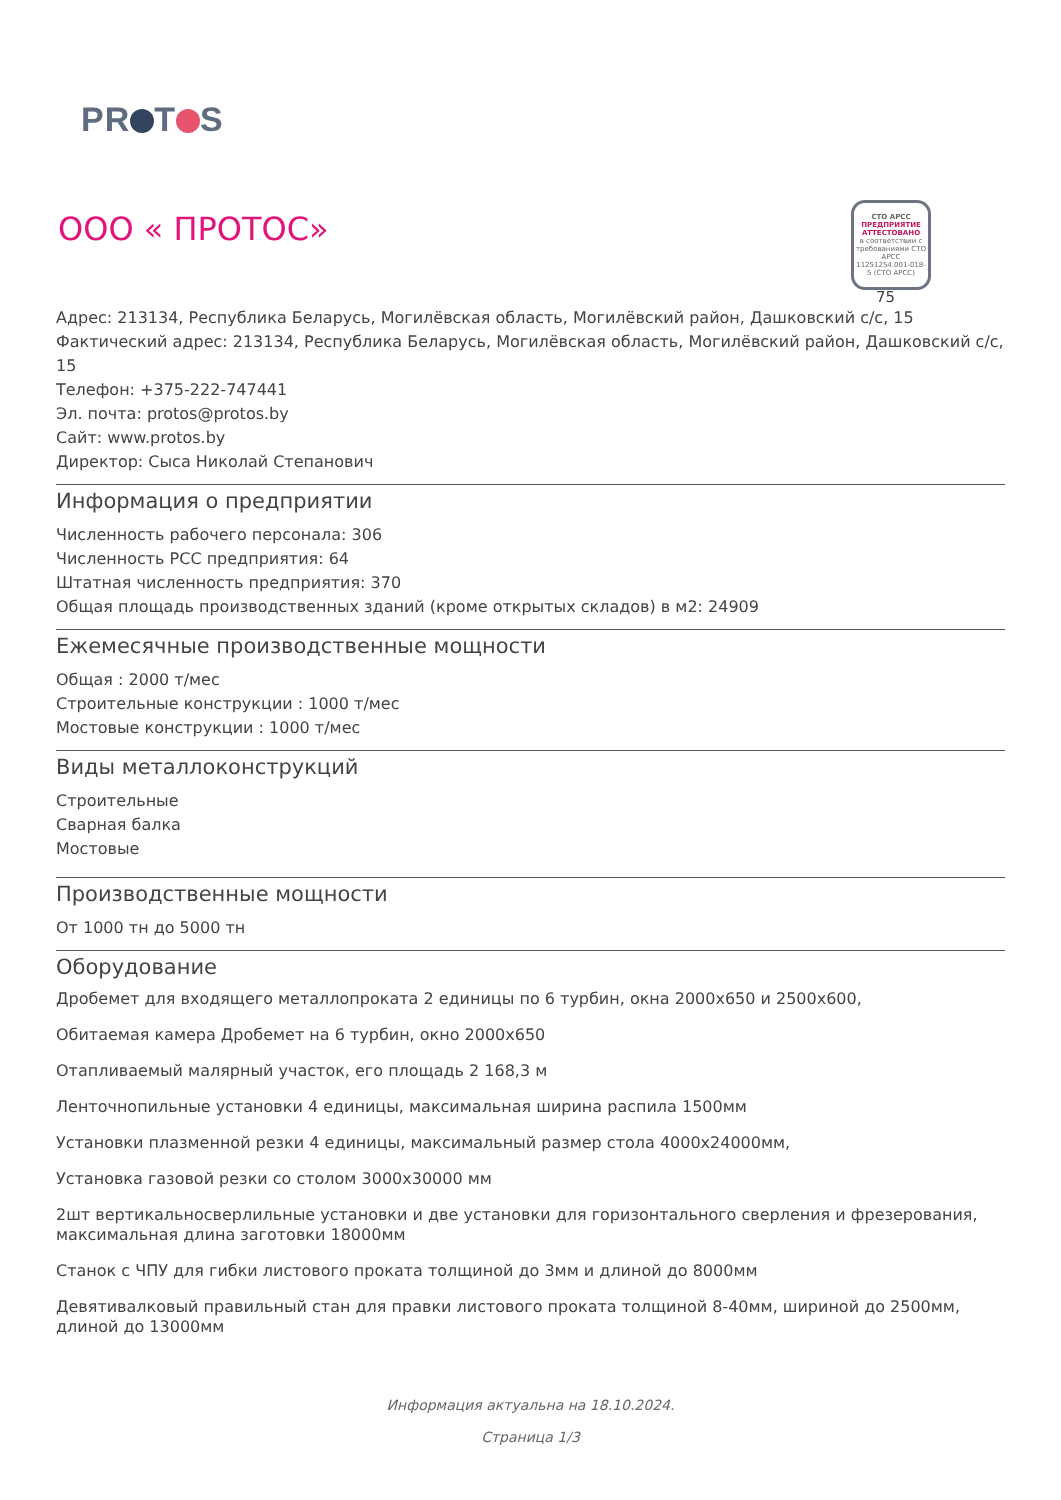PR T S
ООО « ПРОТОС»
СТО АРСС
ПРЕДПРИЯТИЕ АТТЕСТОВАНО
в соответствии с требованиями СТО АРСС 11251254.001-018-5 (СТО АРСС)
75
Адрес: 213134, Республика Беларусь, Могилёвская область, Могилёвский район, Дашковский с/с, 15
Фактический адрес: 213134, Республика Беларусь, Могилёвская область, Могилёвский район, Дашковский с/с, 15
Телефон: +375-222-747441
Эл. почта: protos@protos.by
Сайт: www.protos.by
Директор: Сыса Николай Степанович
Информация о предприятии
Численность рабочего персонала: 306
Численность РСС предприятия: 64
Штатная численность предприятия: 370
Общая площадь производственных зданий (кроме открытых складов) в м2: 24909
Ежемесячные производственные мощности
Общая : 2000 т/мес
Строительные конструкции : 1000 т/мес
Мостовые конструкции : 1000 т/мес
Виды металлоконструкций
Строительные
Сварная балка
Мостовые
Производственные мощности
От 1000 тн до 5000 тн
Оборудование
Дробемет для входящего металлопроката 2 единицы по 6 турбин, окна 2000х650 и 2500х600,
Обитаемая камера Дробемет на 6 турбин, окно 2000х650
Отапливаемый малярный участок, его площадь 2 168,3 м
Ленточнопильные установки 4 единицы, максимальная ширина распила 1500мм
Установки плазменной резки 4 единицы, максимальный размер стола 4000х24000мм,
Установка газовой резки со столом 3000х30000 мм
2шт вертикальносверлильные установки и две установки для горизонтального сверления и фрезерования, максимальная длина заготовки 18000мм
Станок с ЧПУ для гибки листового проката толщиной до 3мм и длиной до 8000мм
Девятивалковый правильный стан для правки листового проката толщиной 8-40мм, шириной до 2500мм, длиной до 13000мм
Информация актуальна на 18.10.2024.
Страница 1/3